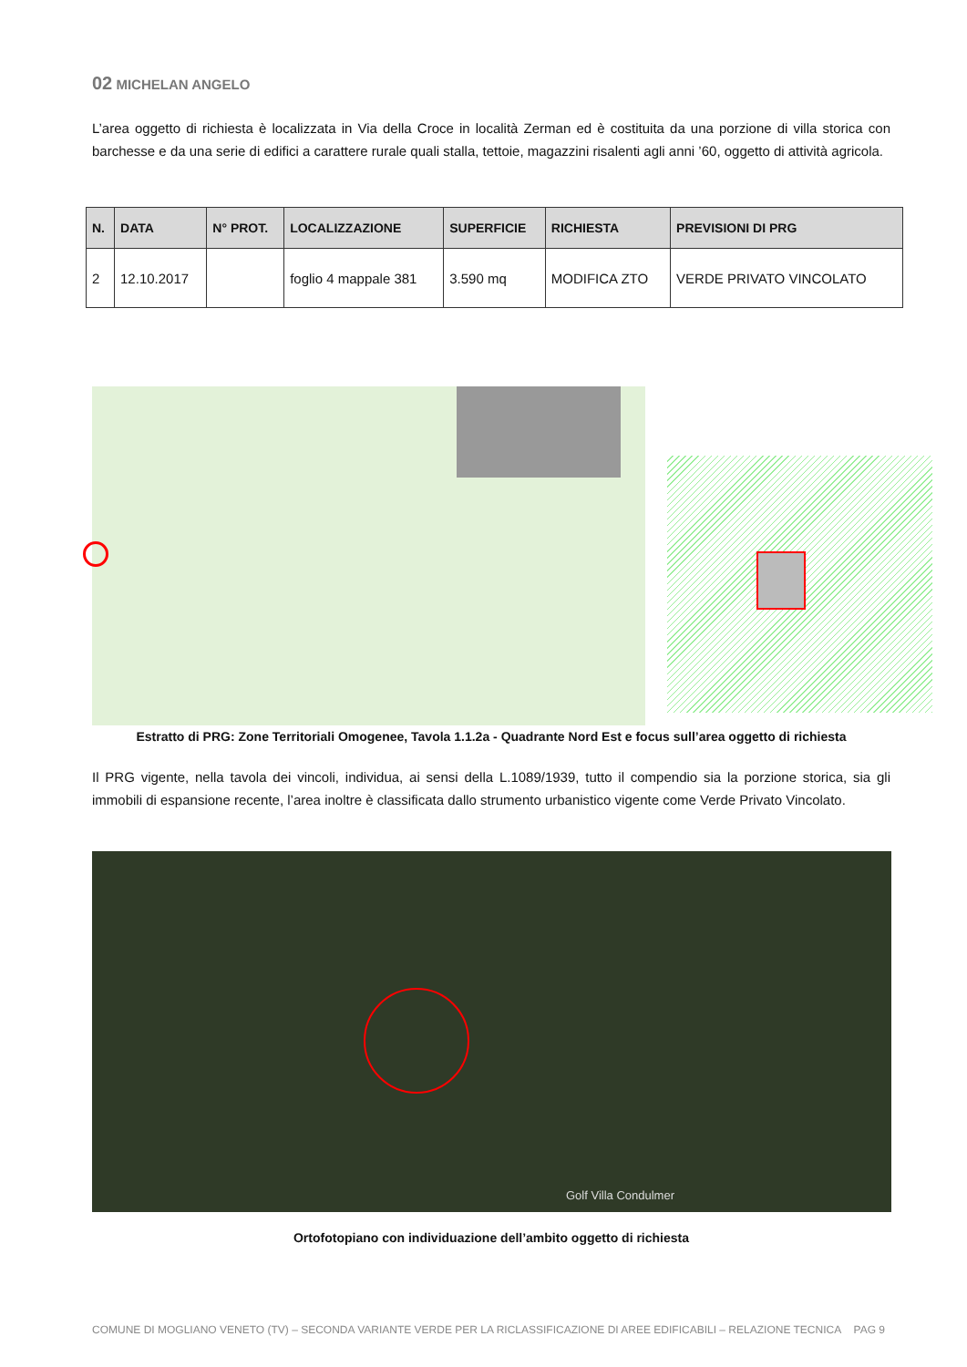02 MICHELAN ANGELO
L’area oggetto di richiesta è localizzata in Via della Croce in località Zerman ed è costituita da una porzione di villa storica con barchesse e da una serie di edifici a carattere rurale quali stalla, tettoie, magazzini risalenti agli anni ’60, oggetto di attività agricola.
| N. | DATA | N° PROT. | LOCALIZZAZIONE | SUPERFICIE | RICHIESTA | PREVISIONI DI PRG |
| --- | --- | --- | --- | --- | --- | --- |
| 2 | 12.10.2017 | | foglio 4 mappale 381 | 3.590 mq | MODIFICA ZTO | VERDE PRIVATO VINCOLATO |
Estratto di PRG: Zone Territoriali Omogenee, Tavola 1.1.2a - Quadrante Nord Est e focus sull’area oggetto di richiesta
Il PRG vigente, nella tavola dei vincoli, individua, ai sensi della L.1089/1939, tutto il compendio sia la porzione storica, sia gli immobili di espansione recente, l’area inoltre è classificata dallo strumento urbanistico vigente come Verde Privato Vincolato.
Golf Villa Condulmer
Ortofotopiano con individuazione dell’ambito oggetto di richiesta
COMUNE DI MOGLIANO VENETO (TV) – SECONDA VARIANTE VERDE PER LA RICLASSIFICAZIONE DI AREE EDIFICABILI – RELAZIONE TECNICA PAG 9